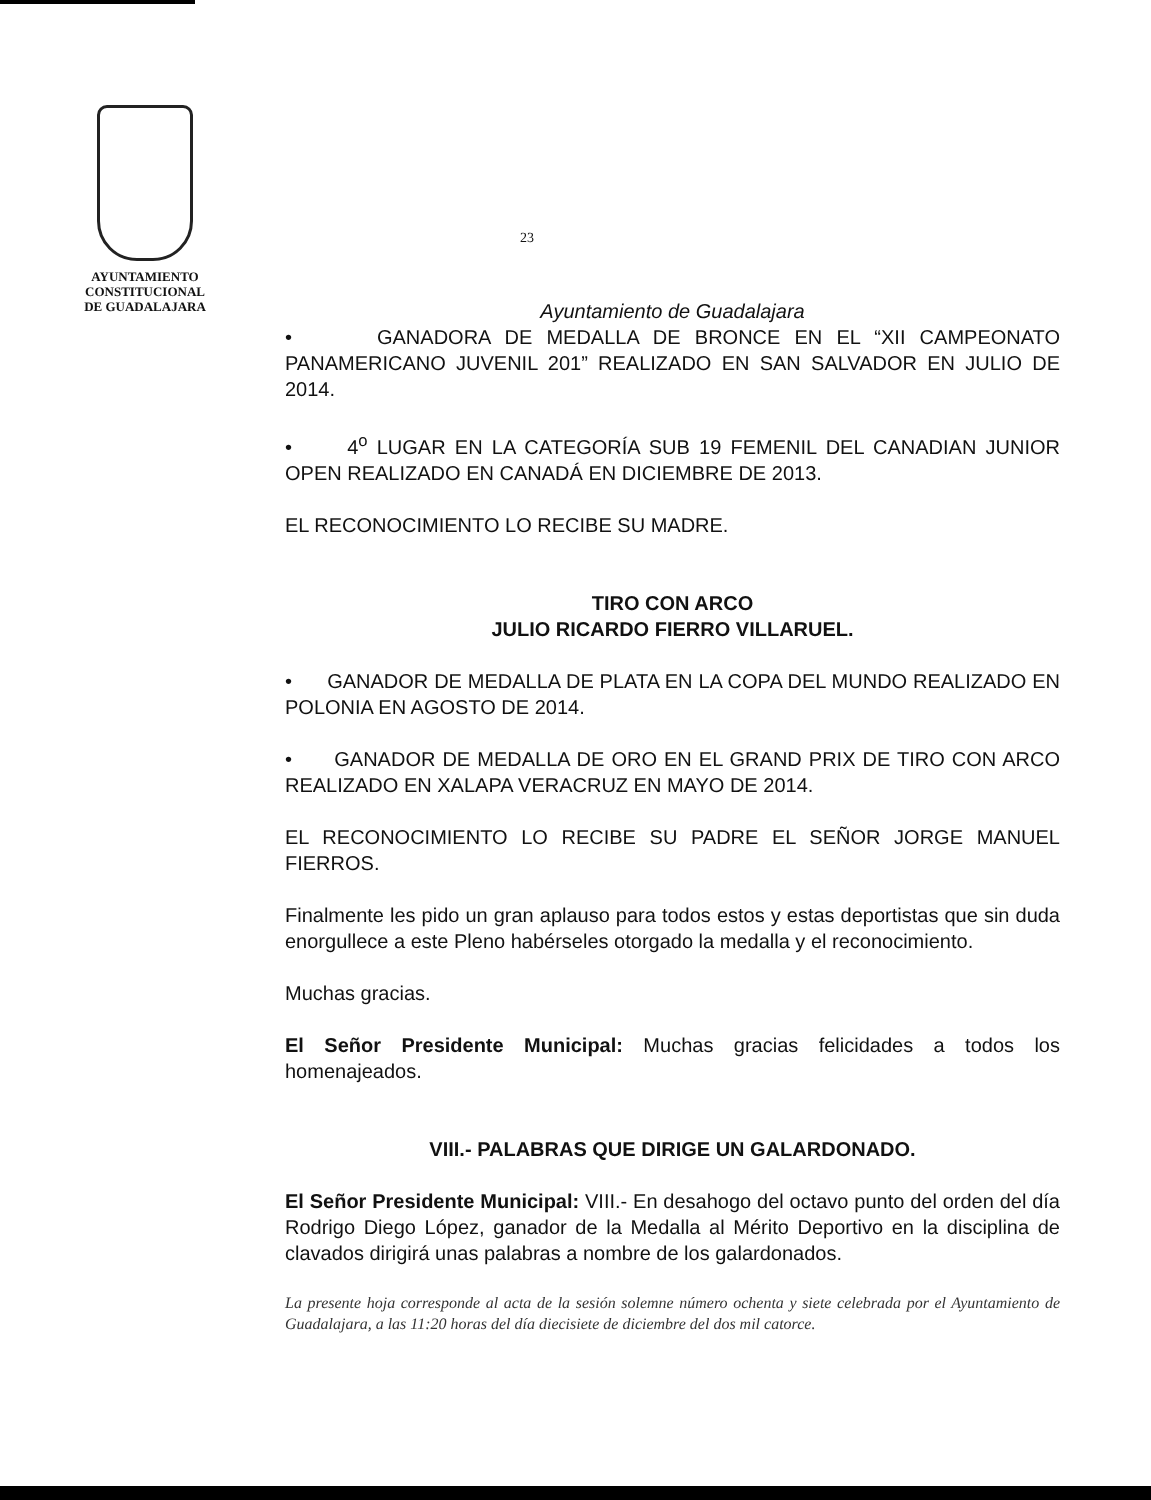AYUNTAMIENTO
CONSTITUCIONAL
DE GUADALAJARA
23
Ayuntamiento de Guadalajara
• GANADORA DE MEDALLA DE BRONCE EN EL “XII CAMPEONATO PANAMERICANO JUVENIL 201” REALIZADO EN SAN SALVADOR EN JULIO DE 2014.
• 4<sup>o</sup> LUGAR EN LA CATEGORÍA SUB 19 FEMENIL DEL CANADIAN JUNIOR OPEN REALIZADO EN CANADÁ EN DICIEMBRE DE 2013.
EL RECONOCIMIENTO LO RECIBE SU MADRE.
TIRO CON ARCO
JULIO RICARDO FIERRO VILLARUEL.
• GANADOR DE MEDALLA DE PLATA EN LA COPA DEL MUNDO REALIZADO EN POLONIA EN AGOSTO DE 2014.
• GANADOR DE MEDALLA DE ORO EN EL GRAND PRIX DE TIRO CON ARCO REALIZADO EN XALAPA VERACRUZ EN MAYO DE 2014.
EL RECONOCIMIENTO LO RECIBE SU PADRE EL SEÑOR JORGE MANUEL FIERROS.
Finalmente les pido un gran aplauso para todos estos y estas deportistas que sin duda enorgullece a este Pleno habérseles otorgado la medalla y el reconocimiento.
Muchas gracias.
El Señor Presidente Municipal: Muchas gracias felicidades a todos los homenajeados.
VIII.- PALABRAS QUE DIRIGE UN GALARDONADO.
El Señor Presidente Municipal: VIII.- En desahogo del octavo punto del orden del día Rodrigo Diego López, ganador de la Medalla al Mérito Deportivo en la disciplina de clavados dirigirá unas palabras a nombre de los galardonados.
La presente hoja corresponde al acta de la sesión solemne número ochenta y siete celebrada por el Ayuntamiento de Guadalajara, a las 11:20 horas del día diecisiete de diciembre del dos mil catorce.